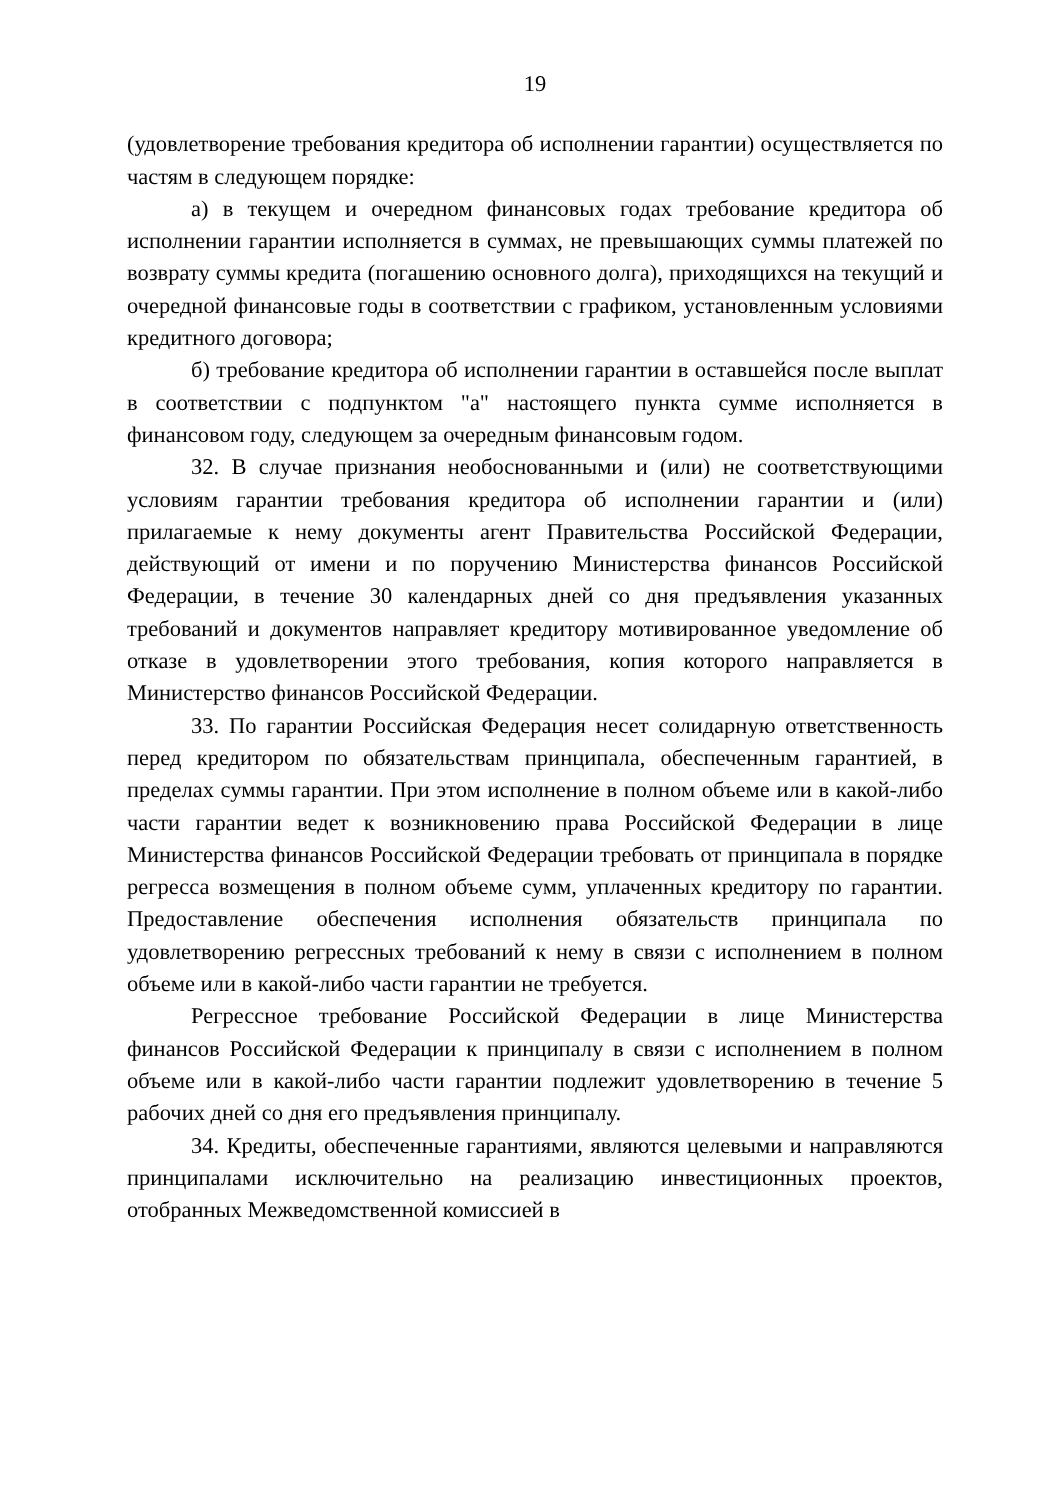19
(удовлетворение требования кредитора об исполнении гарантии) осуществляется по частям в следующем порядке:
а) в текущем и очередном финансовых годах требование кредитора об исполнении гарантии исполняется в суммах, не превышающих суммы платежей по возврату суммы кредита (погашению основного долга), приходящихся на текущий и очередной финансовые годы в соответствии с графиком, установленным условиями кредитного договора;
б) требование кредитора об исполнении гарантии в оставшейся после выплат в соответствии с подпунктом "а" настоящего пункта сумме исполняется в финансовом году, следующем за очередным финансовым годом.
32. В случае признания необоснованными и (или) не соответствующими условиям гарантии требования кредитора об исполнении гарантии и (или) прилагаемые к нему документы агент Правительства Российской Федерации, действующий от имени и по поручению Министерства финансов Российской Федерации, в течение 30 календарных дней со дня предъявления указанных требований и документов направляет кредитору мотивированное уведомление об отказе в удовлетворении этого требования, копия которого направляется в Министерство финансов Российской Федерации.
33. По гарантии Российская Федерация несет солидарную ответственность перед кредитором по обязательствам принципала, обеспеченным гарантией, в пределах суммы гарантии. При этом исполнение в полном объеме или в какой-либо части гарантии ведет к возникновению права Российской Федерации в лице Министерства финансов Российской Федерации требовать от принципала в порядке регресса возмещения в полном объеме сумм, уплаченных кредитору по гарантии. Предоставление обеспечения исполнения обязательств принципала по удовлетворению регрессных требований к нему в связи с исполнением в полном объеме или в какой-либо части гарантии не требуется.
Регрессное требование Российской Федерации в лице Министерства финансов Российской Федерации к принципалу в связи с исполнением в полном объеме или в какой-либо части гарантии подлежит удовлетворению в течение 5 рабочих дней со дня его предъявления принципалу.
34. Кредиты, обеспеченные гарантиями, являются целевыми и направляются принципалами исключительно на реализацию инвестиционных проектов, отобранных Межведомственной комиссией в